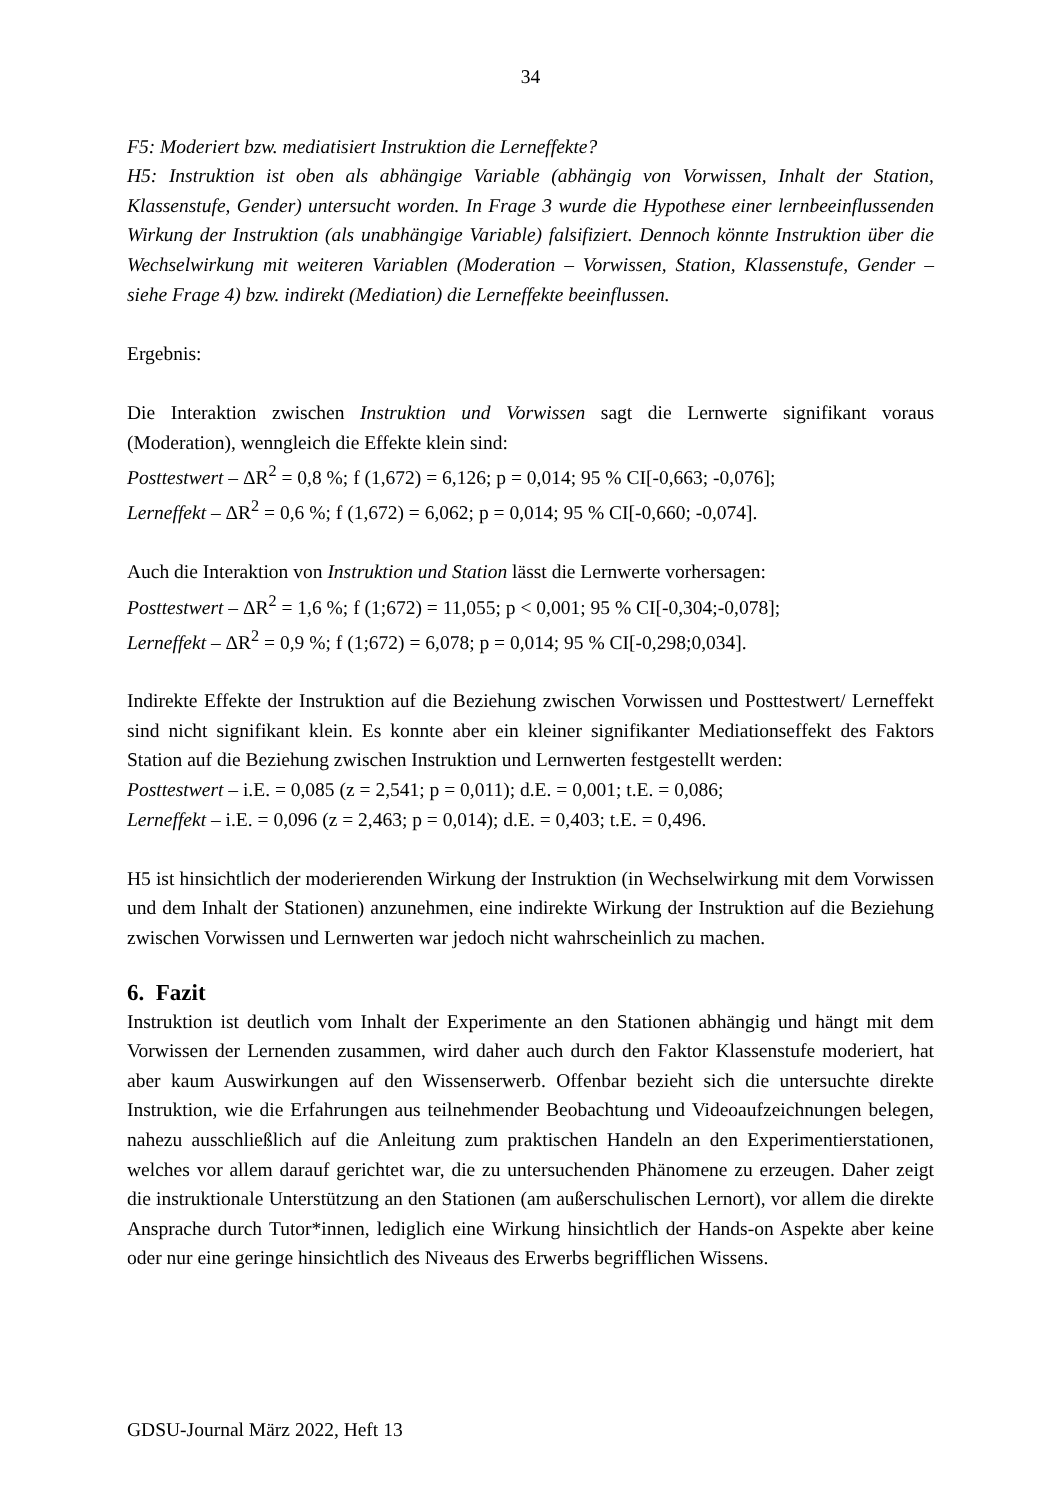34
F5: Moderiert bzw. mediatisiert Instruktion die Lerneffekte?
H5: Instruktion ist oben als abhängige Variable (abhängig von Vorwissen, Inhalt der Station, Klassenstufe, Gender) untersucht worden. In Frage 3 wurde die Hypothese einer lernbeeinflussenden Wirkung der Instruktion (als unabhängige Variable) falsifiziert. Dennoch könnte Instruktion über die Wechselwirkung mit weiteren Variablen (Moderation – Vorwissen, Station, Klassenstufe, Gender – siehe Frage 4) bzw. indirekt (Mediation) die Lerneffekte beeinflussen.
Ergebnis:
Die Interaktion zwischen Instruktion und Vorwissen sagt die Lernwerte signifikant voraus (Moderation), wenngleich die Effekte klein sind:
Posttestwert – ΔR<sup>2</sup> = 0,8 %; f (1,672) = 6,126; p = 0,014; 95 % CI[-0,663; -0,076];
Lerneffekt – ΔR<sup>2</sup> = 0,6 %; f (1,672) = 6,062; p = 0,014; 95 % CI[-0,660; -0,074].
Auch die Interaktion von Instruktion und Station lässt die Lernwerte vorhersagen:
Posttestwert – ΔR<sup>2</sup> = 1,6 %; f (1;672) = 11,055; p < 0,001; 95 % CI[-0,304;-0,078];
Lerneffekt – ΔR<sup>2</sup> = 0,9 %; f (1;672) = 6,078; p = 0,014; 95 % CI[-0,298;0,034].
Indirekte Effekte der Instruktion auf die Beziehung zwischen Vorwissen und Posttestwert/ Lerneffekt sind nicht signifikant klein. Es konnte aber ein kleiner signifikanter Mediationseffekt des Faktors Station auf die Beziehung zwischen Instruktion und Lernwerten festgestellt werden:
Posttestwert – i.E. = 0,085 (z = 2,541; p = 0,011); d.E. = 0,001; t.E. = 0,086;
Lerneffekt – i.E. = 0,096 (z = 2,463; p = 0,014); d.E. = 0,403; t.E. = 0,496.
H5 ist hinsichtlich der moderierenden Wirkung der Instruktion (in Wechselwirkung mit dem Vorwissen und dem Inhalt der Stationen) anzunehmen, eine indirekte Wirkung der Instruktion auf die Beziehung zwischen Vorwissen und Lernwerten war jedoch nicht wahrscheinlich zu machen.
6. Fazit
Instruktion ist deutlich vom Inhalt der Experimente an den Stationen abhängig und hängt mit dem Vorwissen der Lernenden zusammen, wird daher auch durch den Faktor Klassenstufe moderiert, hat aber kaum Auswirkungen auf den Wissenserwerb. Offenbar bezieht sich die untersuchte direkte Instruktion, wie die Erfahrungen aus teilnehmender Beobachtung und Videoaufzeichnungen belegen, nahezu ausschließlich auf die Anleitung zum praktischen Handeln an den Experimentierstationen, welches vor allem darauf gerichtet war, die zu untersuchenden Phänomene zu erzeugen. Daher zeigt die instruktionale Unterstützung an den Stationen (am außerschulischen Lernort), vor allem die direkte Ansprache durch Tutor*innen, lediglich eine Wirkung hinsichtlich der Hands-on Aspekte aber keine oder nur eine geringe hinsichtlich des Niveaus des Erwerbs begrifflichen Wissens.
GDSU-Journal März 2022, Heft 13